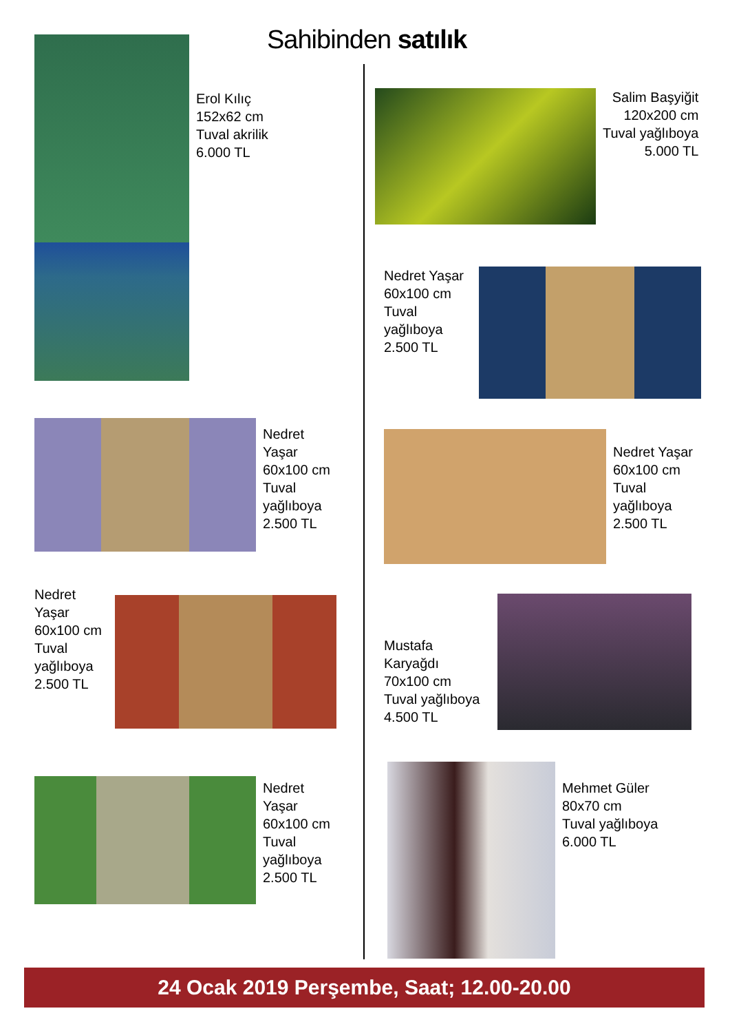Sahibinden satılık
Erol Kılıç
152x62 cm
Tuval akrilik
6.000 TL
Salim Başyiğit
120x200 cm
Tuval yağlıboya
5.000 TL
Nedret Yaşar
60x100 cm
Tuval
yağlıboya
2.500 TL
Nedret
Yaşar
60x100 cm
Tuval
yağlıboya
2.500 TL
Nedret Yaşar
60x100 cm
Tuval
yağlıboya
2.500 TL
Nedret
Yaşar
60x100 cm
Tuval
yağlıboya
2.500 TL
Mustafa
Karyağdı
70x100 cm
Tuval yağlıboya
4.500 TL
Nedret
Yaşar
60x100 cm
Tuval
yağlıboya
2.500 TL
Mehmet Güler
80x70 cm
Tuval yağlıboya
6.000 TL
24 Ocak 2019 Perşembe, Saat; 12.00-20.00